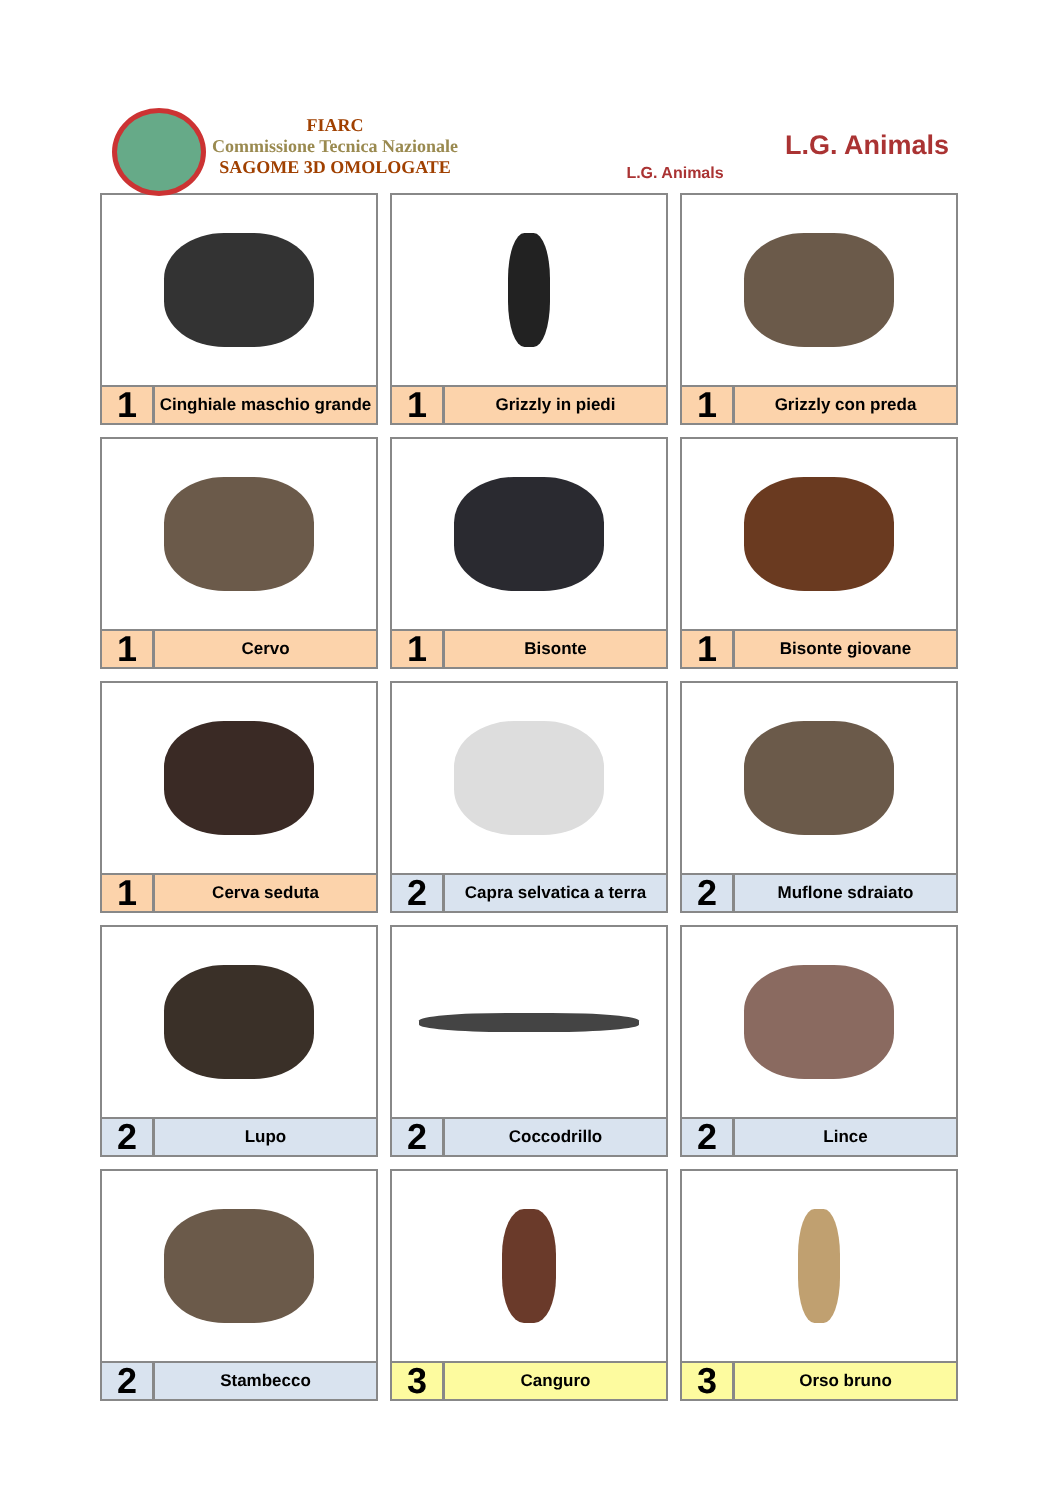FIARC
Commissione Tecnica Nazionale
SAGOME 3D OMOLOGATE
L.G. Animals
L.G. Animals
1
Cinghiale maschio grande
1
Grizzly in piedi
1
Grizzly con preda
1
Cervo
1
Bisonte
1
Bisonte giovane
1
Cerva seduta
2
Capra selvatica a terra
2
Muflone sdraiato
2
Lupo
2
Coccodrillo
2
Lince
2
Stambecco
3
Canguro
3
Orso bruno